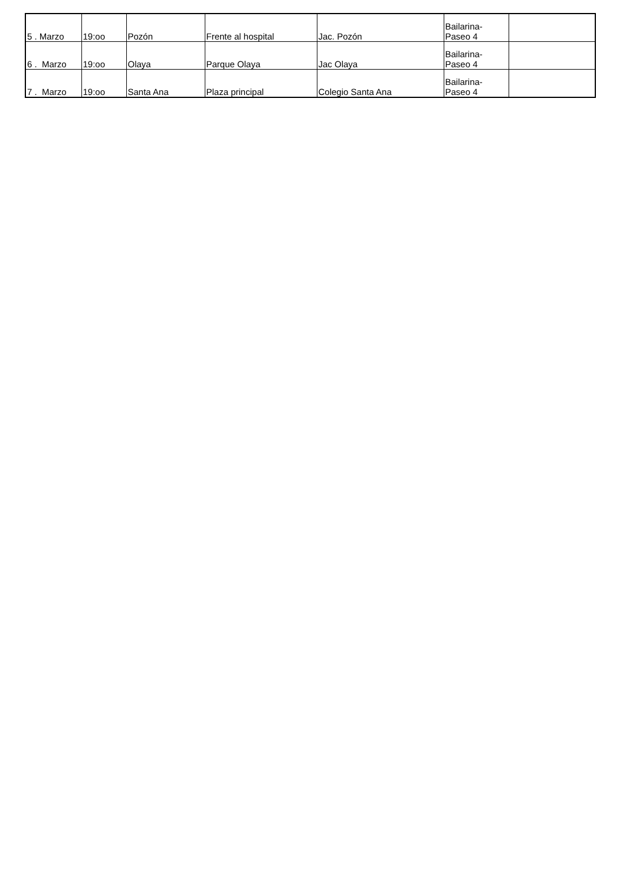| 5 . Marzo | 19:oo | Pozón | Frente al hospital | Jac. Pozón | Bailarina- Paseo 4 | |
| 6 . Marzo | 19:oo | Olaya | Parque Olaya | Jac Olaya | Bailarina- Paseo 4 | |
| 7 . Marzo | 19:oo | Santa Ana | Plaza principal | Colegio Santa Ana | Bailarina- Paseo 4 | |